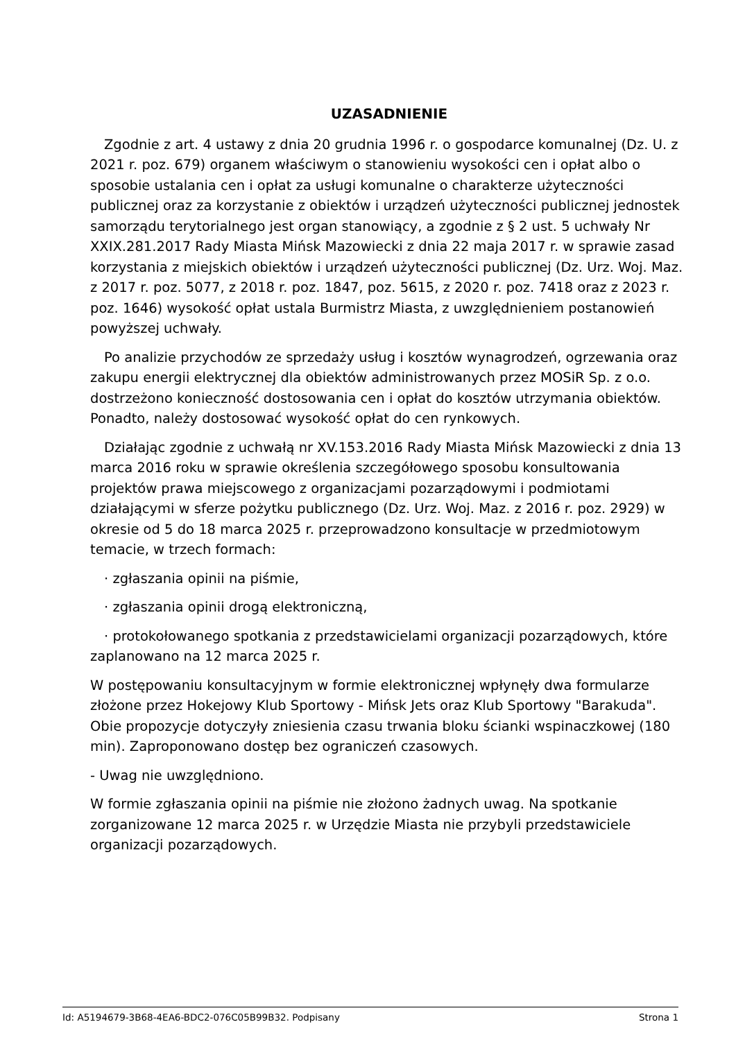UZASADNIENIE
Zgodnie z art. 4 ustawy z dnia 20 grudnia 1996 r. o gospodarce komunalnej (Dz. U. z 2021 r. poz. 679) organem właściwym o stanowieniu wysokości cen i opłat albo o sposobie ustalania cen i opłat za usługi komunalne o charakterze użyteczności publicznej oraz za korzystanie z obiektów i urządzeń użyteczności publicznej jednostek samorządu terytorialnego jest organ stanowiący, a zgodnie z § 2 ust. 5 uchwały Nr XXIX.281.2017 Rady Miasta Mińsk Mazowiecki z dnia 22 maja 2017 r. w sprawie zasad korzystania z miejskich obiektów i urządzeń użyteczności publicznej (Dz. Urz. Woj. Maz. z 2017 r. poz. 5077, z 2018 r. poz. 1847, poz. 5615, z 2020 r. poz. 7418 oraz z 2023 r. poz. 1646) wysokość opłat ustala Burmistrz Miasta, z uwzględnieniem postanowień powyższej uchwały.
Po analizie przychodów ze sprzedaży usług i kosztów wynagrodzeń, ogrzewania oraz zakupu energii elektrycznej dla obiektów administrowanych przez MOSiR Sp. z o.o. dostrzeżono konieczność dostosowania cen i opłat do kosztów utrzymania obiektów. Ponadto, należy dostosować wysokość opłat do cen rynkowych.
Działając zgodnie z uchwałą nr XV.153.2016 Rady Miasta Mińsk Mazowiecki z dnia 13 marca 2016 roku w sprawie określenia szczegółowego sposobu konsultowania projektów prawa miejscowego z organizacjami pozarządowymi i podmiotami działającymi w sferze pożytku publicznego (Dz. Urz. Woj. Maz. z 2016 r. poz. 2929) w okresie od 5 do 18 marca 2025 r. przeprowadzono konsultacje w przedmiotowym temacie, w trzech formach:
· zgłaszania opinii na piśmie,
· zgłaszania opinii drogą elektroniczną,
· protokołowanego spotkania z przedstawicielami organizacji pozarządowych, które zaplanowano na 12 marca 2025 r.
W postępowaniu konsultacyjnym w formie elektronicznej wpłynęły dwa formularze złożone przez Hokejowy Klub Sportowy - Mińsk Jets oraz Klub Sportowy "Barakuda". Obie propozycje dotyczyły zniesienia czasu trwania bloku ścianki wspinaczkowej (180 min). Zaproponowano dostęp bez ograniczeń czasowych.
- Uwag nie uwzględniono.
W formie zgłaszania opinii na piśmie nie złożono żadnych uwag. Na spotkanie zorganizowane 12 marca 2025 r. w Urzędzie Miasta nie przybyli przedstawiciele organizacji pozarządowych.
Id: A5194679-3B68-4EA6-BDC2-076C05B99B32. Podpisany Strona 1